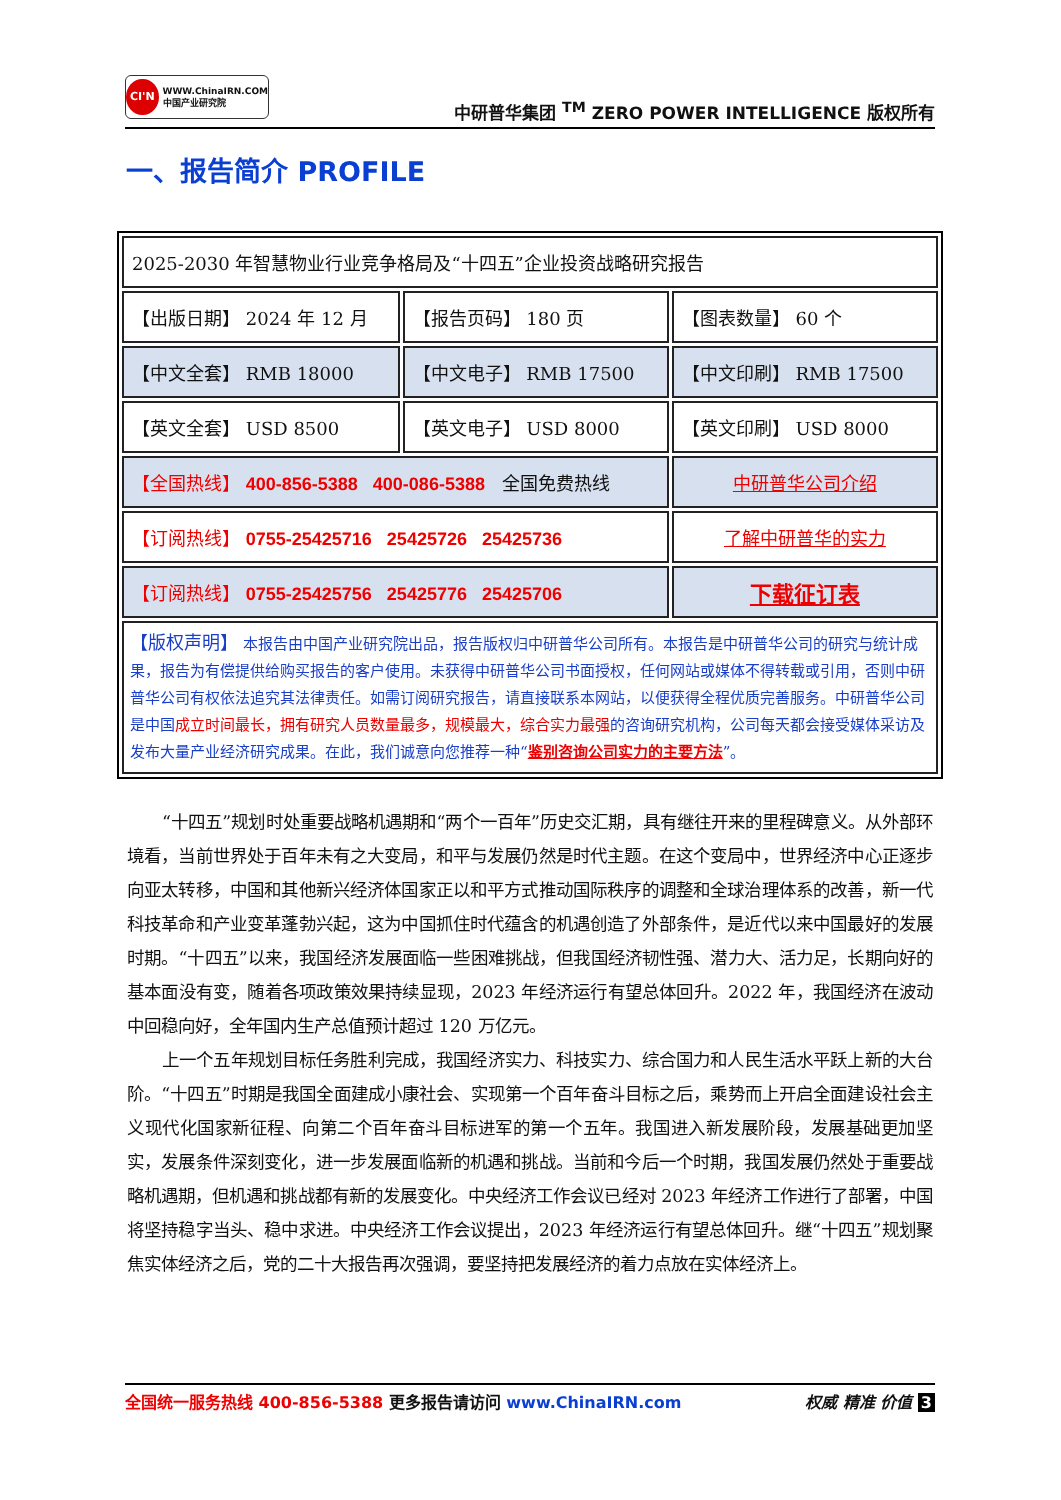CI'N
WWW.ChinaIRN.COM
中国产业研究院
中研普华集团 <sup>TM</sup> ZERO POWER INTELLIGENCE 版权所有
一、报告简介 PROFILE
| 2025-2030 年智慧物业行业竞争格局及“十四五”企业投资战略研究报告 | | |
| 【出版日期】 2024 年 12 月 | 【报告页码】 180 页 | 【图表数量】 60 个 |
| 【中文全套】 RMB 18000 | 【中文电子】 RMB 17500 | 【中文印刷】 RMB 17500 |
| 【英文全套】 USD 8500 | 【英文电子】 USD 8000 | 【英文印刷】 USD 8000 |
| 【全国热线】 400-856-5388 400-086-5388 全国免费热线 | | 中研普华公司介绍 |
| 【订阅热线】 0755-25425716 25425726 25425736 | | 了解中研普华的实力 |
| 【订阅热线】 0755-25425756 25425776 25425706 | | 下载征订表 |
| 【版权声明】 本报告由中国产业研究院出品，报告版权归中研普华公司所有。本报告是中研普华公司的研究与统计成果，报告为有偿提供给购买报告的客户使用。未获得中研普华公司书面授权，任何网站或媒体不得转载或引用，否则中研普华公司有权依法追究其法律责任。如需订阅研究报告，请直接联系本网站，以便获得全程优质完善服务。中研普华公司是中国 成立时间最长，拥有研究人员数量最多，规模最大，综合实力最强 的咨询研究机构，公司每天都会接受媒体采访及发布大量产业经济研究成果。在此，我们诚意向您推荐一种“ 鉴别咨询公司实力的主要方法 ”。 | | |
“十四五”规划时处重要战略机遇期和“两个一百年”历史交汇期，具有继往开来的里程碑意义。从外部环境看，当前世界处于百年未有之大变局，和平与发展仍然是时代主题。在这个变局中，世界经济中心正逐步向亚太转移，中国和其他新兴经济体国家正以和平方式推动国际秩序的调整和全球治理体系的改善，新一代科技革命和产业变革蓬勃兴起，这为中国抓住时代蕴含的机遇创造了外部条件，是近代以来中国最好的发展时期。“十四五”以来，我国经济发展面临一些困难挑战，但我国经济韧性强、潜力大、活力足，长期向好的基本面没有变，随着各项政策效果持续显现，2023 年经济运行有望总体回升。2022 年，我国经济在波动中回稳向好，全年国内生产总值预计超过 120 万亿元。
上一个五年规划目标任务胜利完成，我国经济实力、科技实力、综合国力和人民生活水平跃上新的大台阶。“十四五”时期是我国全面建成小康社会、实现第一个百年奋斗目标之后，乘势而上开启全面建设社会主义现代化国家新征程、向第二个百年奋斗目标进军的第一个五年。我国进入新发展阶段，发展基础更加坚实，发展条件深刻变化，进一步发展面临新的机遇和挑战。当前和今后一个时期，我国发展仍然处于重要战略机遇期，但机遇和挑战都有新的发展变化。中央经济工作会议已经对 2023 年经济工作进行了部署，中国将坚持稳字当头、稳中求进。中央经济工作会议提出，2023 年经济运行有望总体回升。继“十四五”规划聚焦实体经济之后，党的二十大报告再次强调，要坚持把发展经济的着力点放在实体经济上。
全国统一服务热线 400-856-5388 更多报告请访问 www.ChinaIRN.com
权威 精准 价值 3